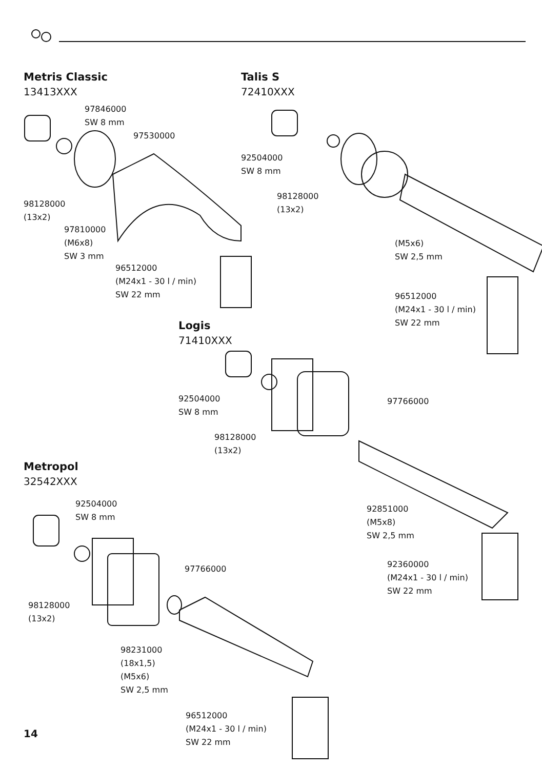Metris Classic
13413XXX
Talis S
72410XXX
Logis
71410XXX
Metropol
32542XXX
97846000
SW 8 mm
97530000
98128000
(13x2)
97810000
(M6x8)
SW 3 mm
96512000
(M24x1 - 30 l / min)
SW 22 mm
92504000
SW 8 mm
98128000
(13x2)
(M5x6)
SW 2,5 mm
96512000
(M24x1 - 30 l / min)
SW 22 mm
92504000
SW 8 mm
98128000
(13x2)
97766000
92851000
(M5x8)
SW 2,5 mm
92360000
(M24x1 - 30 l / min)
SW 22 mm
92504000
SW 8 mm
97766000
98128000
(13x2)
98231000
(18x1,5)
(M5x6)
SW 2,5 mm
96512000
(M24x1 - 30 l / min)
SW 22 mm
14